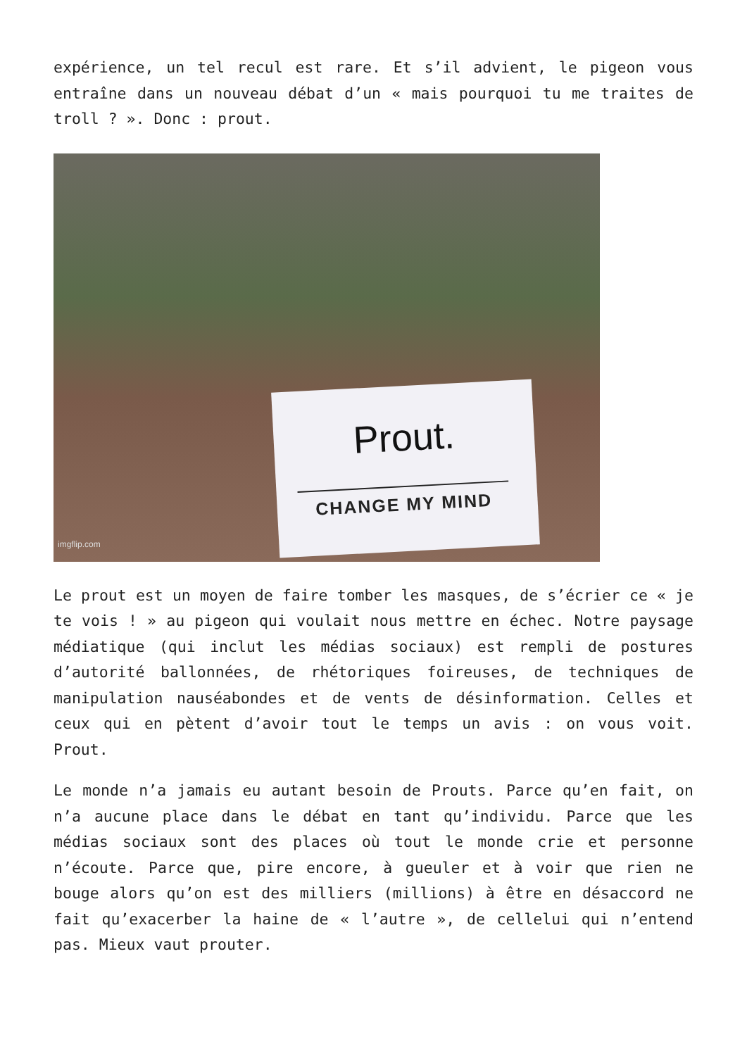expérience, un tel recul est rare. Et s’il advient, le pigeon vous entraîne dans un nouveau débat d’un « mais pourquoi tu me traites de troll ? ». Donc : prout.
Prout.
CHANGE MY MIND
imgflip.com
Le prout est un moyen de faire tomber les masques, de s’écrier ce « je te vois ! » au pigeon qui voulait nous mettre en échec. Notre paysage médiatique (qui inclut les médias sociaux) est rempli de postures d’autorité ballonnées, de rhétoriques foireuses, de techniques de manipulation nauséabondes et de vents de désinformation. Celles et ceux qui en pètent d’avoir tout le temps un avis : on vous voit. Prout.
Le monde n’a jamais eu autant besoin de Prouts. Parce qu’en fait, on n’a aucune place dans le débat en tant qu’individu. Parce que les médias sociaux sont des places où tout le monde crie et personne n’écoute. Parce que, pire encore, à gueuler et à voir que rien ne bouge alors qu’on est des milliers (millions) à être en désaccord ne fait qu’exacerber la haine de « l’autre », de cellelui qui n’entend pas. Mieux vaut prouter.